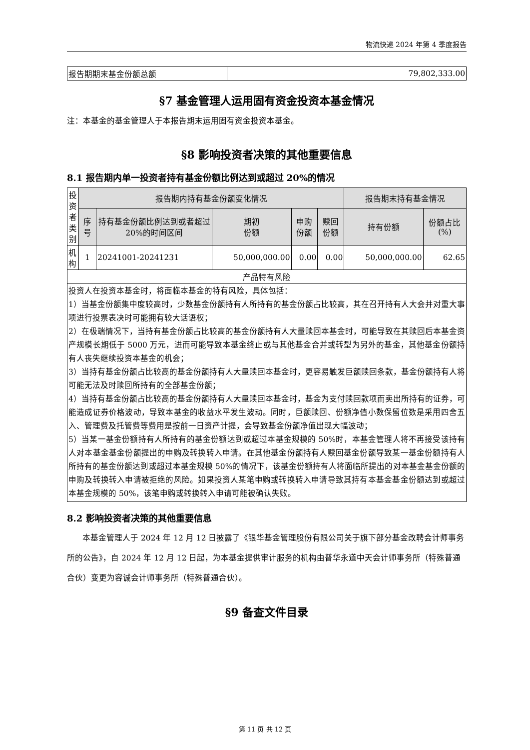物流快递 2024 年第 4 季度报告
| 报告期期末基金份额总额 | 79,802,333.00 |
§7 基金管理人运用固有资金投资本基金情况
注：本基金的基金管理人于本报告期末运用固有资金投资本基金。
§8 影响投资者决策的其他重要信息
8.1 报告期内单一投资者持有基金份额比例达到或超过 20%的情况
| 投资者类别 | 报告期内持有基金份额变化情况 | | | | | 报告期末持有基金情况 | |
| --- | --- | --- | --- | --- | --- | --- | --- |
| | 序号 | 持有基金份额比例达到或者超过 20%的时间区间 | 期初 份额 | 申购 份额 | 赎回 份额 | 持有份额 | 份额占比(%) |
| 机构 | 1 | 20241001-20241231 | 50,000,000.00 | 0.00 | 0.00 | 50,000,000.00 | 62.65 |
| 产品特有风险 | | | | | | | |
| 投资人在投资本基金时，将面临本基金的特有风险，具体包括： 1）当基金份额集中度较高时，少数基金份额持有人所持有的基金份额占比较高，其在召开持有人大会并对重大事项进行投票表决时可能拥有较大话语权； 2）在极端情况下，当持有基金份额占比较高的基金份额持有人大量赎回本基金时，可能导致在其赎回后本基金资产规模长期低于 5000 万元，进而可能导致本基金终止或与其他基金合并或转型为另外的基金，其他基金份额持有人丧失继续投资本基金的机会； 3）当持有基金份额占比较高的基金份额持有人大量赎回本基金时，更容易触发巨额赎回条款，基金份额持有人将可能无法及时赎回所持有的全部基金份额； 4）当持有基金份额占比较高的基金份额持有人大量赎回本基金时，基金为支付赎回款项而卖出所持有的证券，可能造成证券价格波动，导致本基金的收益水平发生波动。同时，巨额赎回、份额净值小数保留位数是采用四舍五入、管理费及托管费等费用是按前一日资产计提，会导致基金份额净值出现大幅波动； 5）当某一基金份额持有人所持有的基金份额达到或超过本基金规模的 50%时，本基金管理人将不再接受该持有人对本基金基金份额提出的申购及转换转入申请。在其他基金份额持有人赎回基金份额导致某一基金份额持有人所持有的基金份额达到或超过本基金规模 50%的情况下，该基金份额持有人将面临所提出的对本基金基金份额的申购及转换转入申请被拒绝的风险。如果投资人某笔申购或转换转入申请导致其持有本基金基金份额达到或超过本基金规模的 50%，该笔申购或转换转入申请可能被确认失败。 | | | | | | | |
8.2 影响投资者决策的其他重要信息
本基金管理人于 2024 年 12 月 12 日披露了《银华基金管理股份有限公司关于旗下部分基金改聘会计师事务所的公告》，自 2024 年 12 月 12 日起，为本基金提供审计服务的机构由普华永道中天会计师事务所（特殊普通合伙）变更为容诚会计师事务所（特殊普通合伙）。
§9 备查文件目录
第 11 页 共 12 页